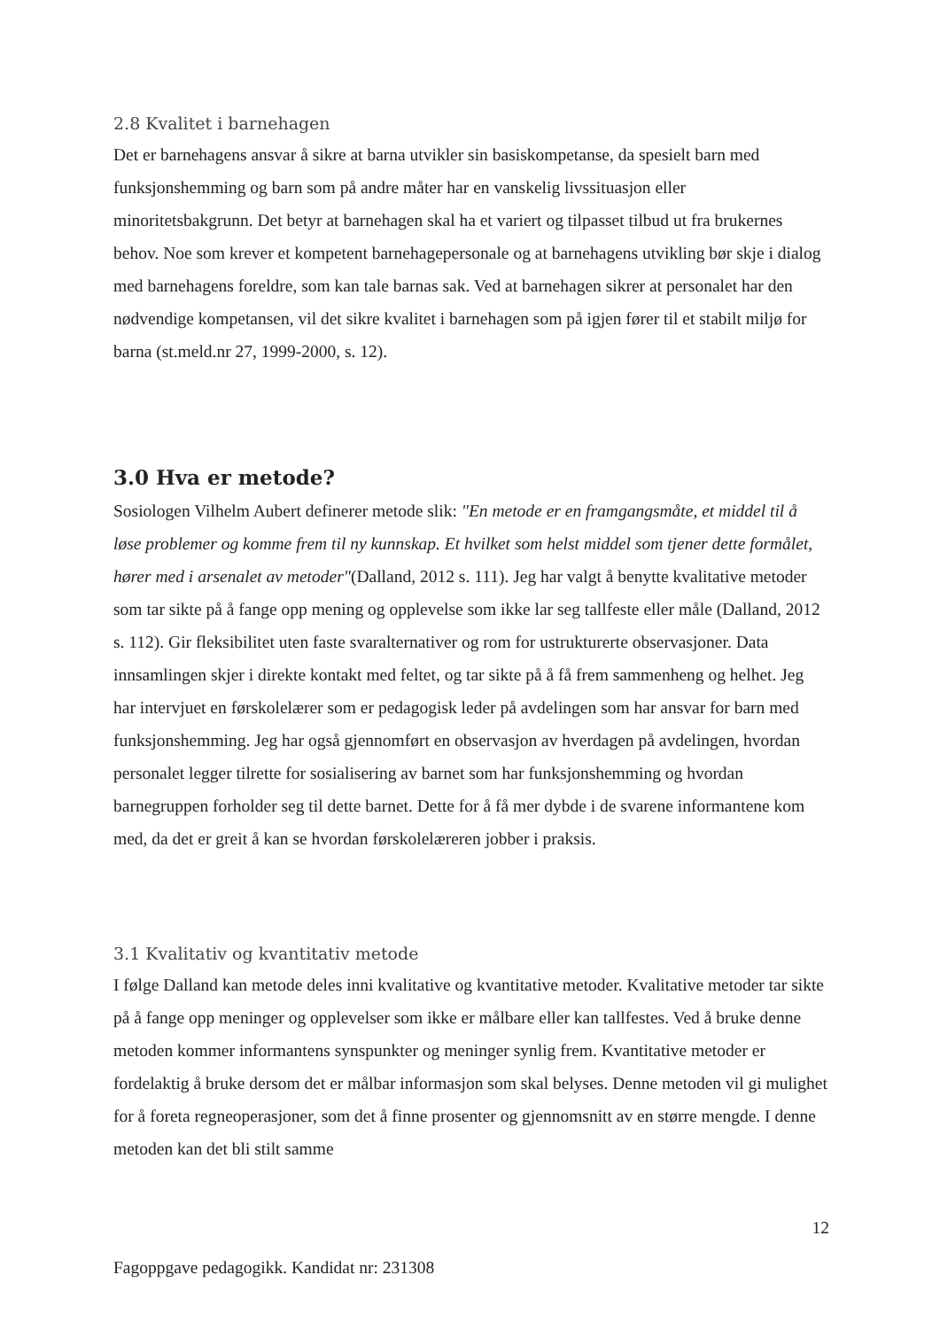2.8 Kvalitet i barnehagen
Det er barnehagens ansvar å sikre at barna utvikler sin basiskompetanse, da spesielt barn med funksjonshemming og barn som på andre måter har en vanskelig livssituasjon eller minoritetsbakgrunn. Det betyr at barnehagen skal ha et variert og tilpasset tilbud ut fra brukernes behov. Noe som krever et kompetent barnehagepersonale og at barnehagens utvikling bør skje i dialog med barnehagens foreldre, som kan tale barnas sak. Ved at barnehagen sikrer at personalet har den nødvendige kompetansen, vil det sikre kvalitet i barnehagen som på igjen fører til et stabilt miljø for barna (st.meld.nr 27, 1999-2000, s. 12).
3.0 Hva er metode?
Sosiologen Vilhelm Aubert definerer metode slik: "En metode er en framgangsmåte, et middel til å løse problemer og komme frem til ny kunnskap. Et hvilket som helst middel som tjener dette formålet, hører med i arsenalet av metoder"(Dalland, 2012 s. 111). Jeg har valgt å benytte kvalitative metoder som tar sikte på å fange opp mening og opplevelse som ikke lar seg tallfeste eller måle (Dalland, 2012 s. 112). Gir fleksibilitet uten faste svaralternativer og rom for ustrukturerte observasjoner. Data innsamlingen skjer i direkte kontakt med feltet, og tar sikte på å få frem sammenheng og helhet. Jeg har intervjuet en førskolelærer som er pedagogisk leder på avdelingen som har ansvar for barn med funksjonshemming. Jeg har også gjennomført en observasjon av hverdagen på avdelingen, hvordan personalet legger tilrette for sosialisering av barnet som har funksjonshemming og hvordan barnegruppen forholder seg til dette barnet. Dette for å få mer dybde i de svarene informantene kom med, da det er greit å kan se hvordan førskolelæreren jobber i praksis.
3.1 Kvalitativ og kvantitativ metode
I følge Dalland kan metode deles inni kvalitative og kvantitative metoder. Kvalitative metoder tar sikte på å fange opp meninger og opplevelser som ikke er målbare eller kan tallfestes. Ved å bruke denne metoden kommer informantens synspunkter og meninger synlig frem. Kvantitative metoder er fordelaktig å bruke dersom det er målbar informasjon som skal belyses. Denne metoden vil gi mulighet for å foreta regneoperasjoner, som det å finne prosenter og gjennomsnitt av en større mengde. I denne metoden kan det bli stilt samme
12
Fagoppgave pedagogikk. Kandidat nr: 231308